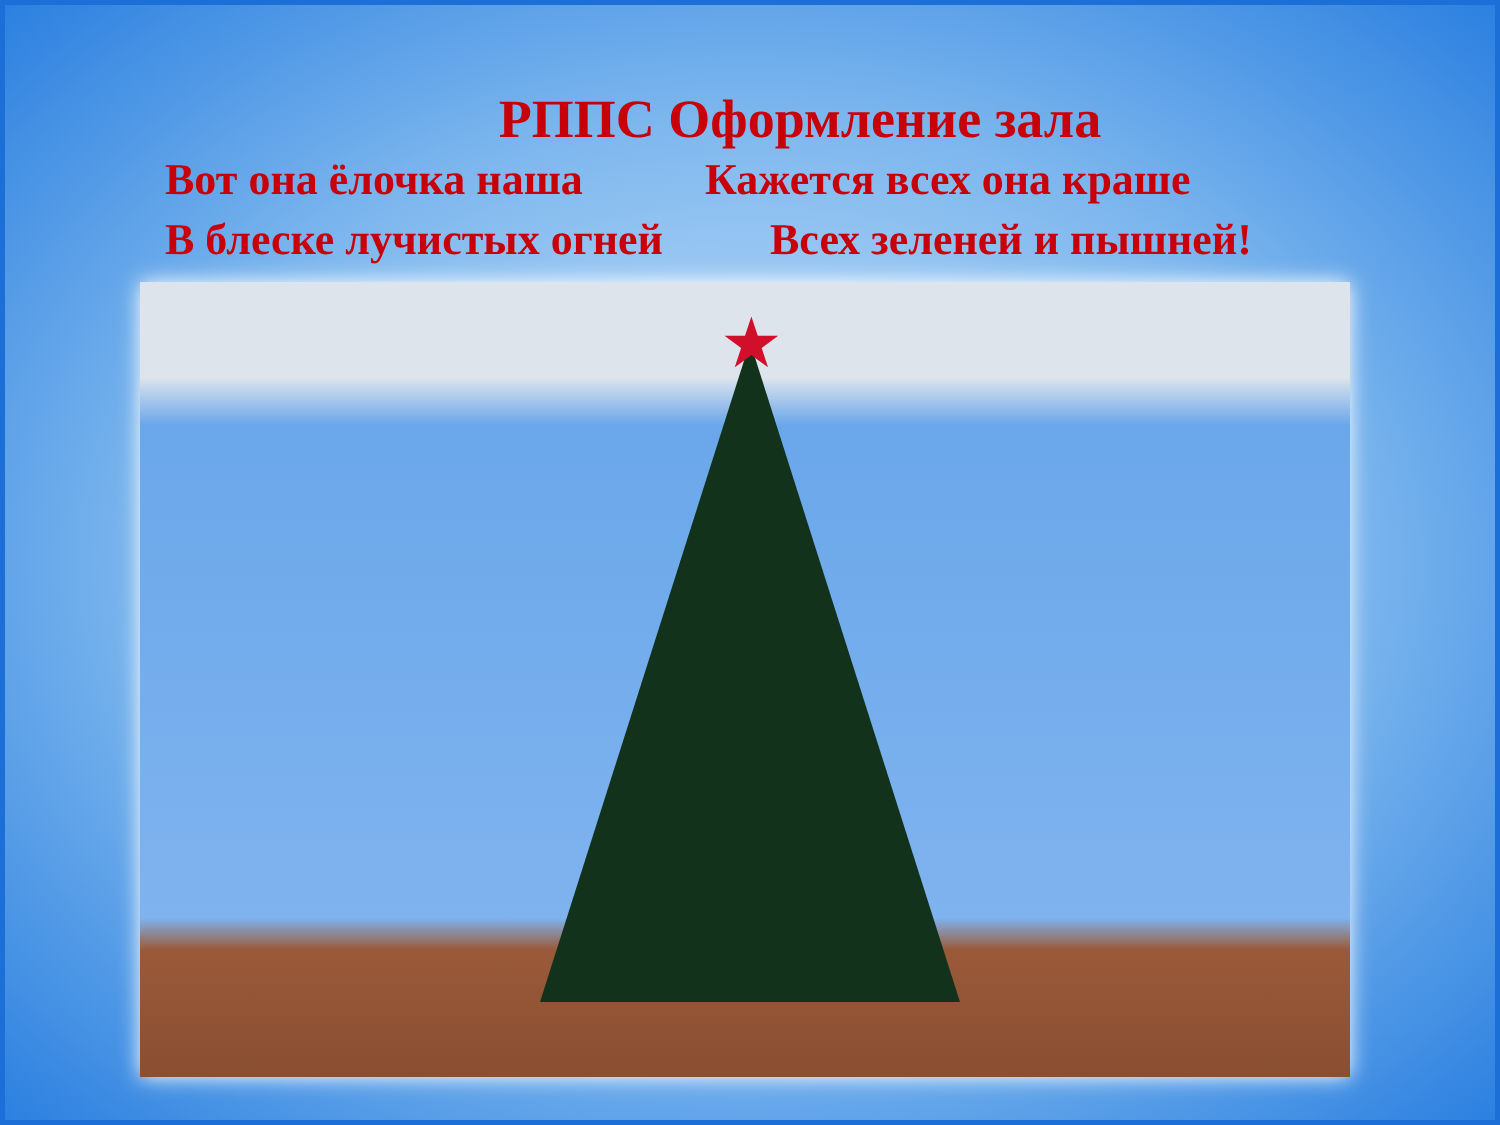РППС Оформление зала
Вот она ёлочка наша Кажется всех она краше
В блеске лучистых огней Всех зеленей и пышней!
★